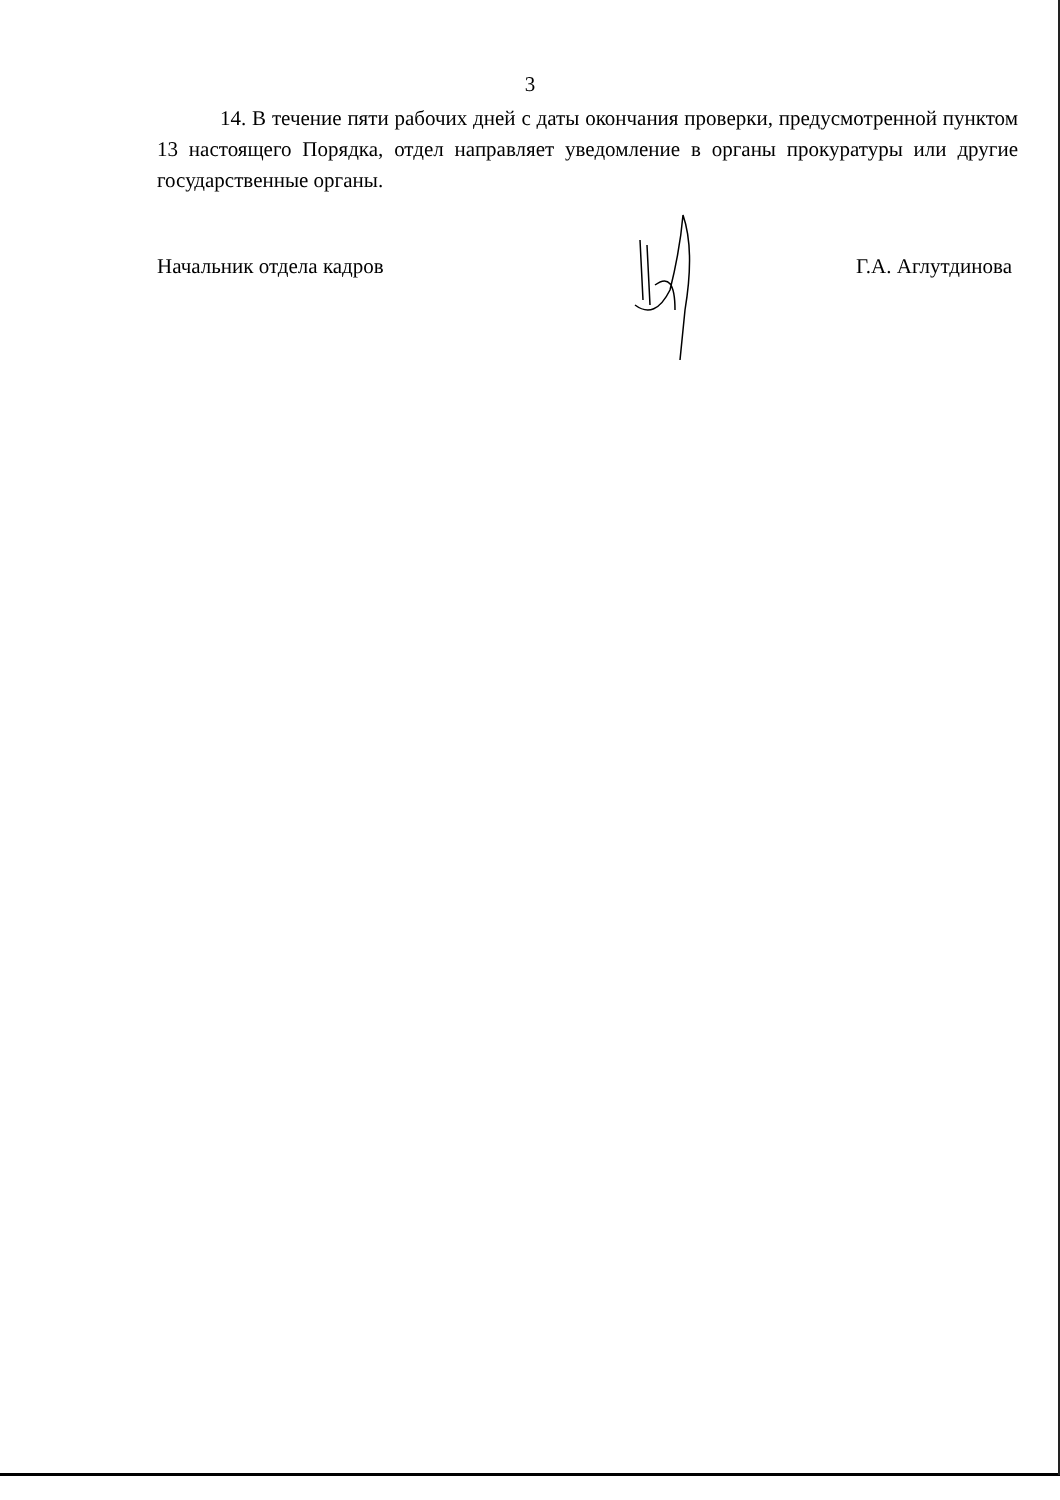3
14. В течение пяти рабочих дней с даты окончания проверки, предусмотренной пунктом 13 настоящего Порядка, отдел направляет уведомление в органы прокуратуры или другие государственные органы.
Начальник отдела кадров Г.А. Аглутдинова